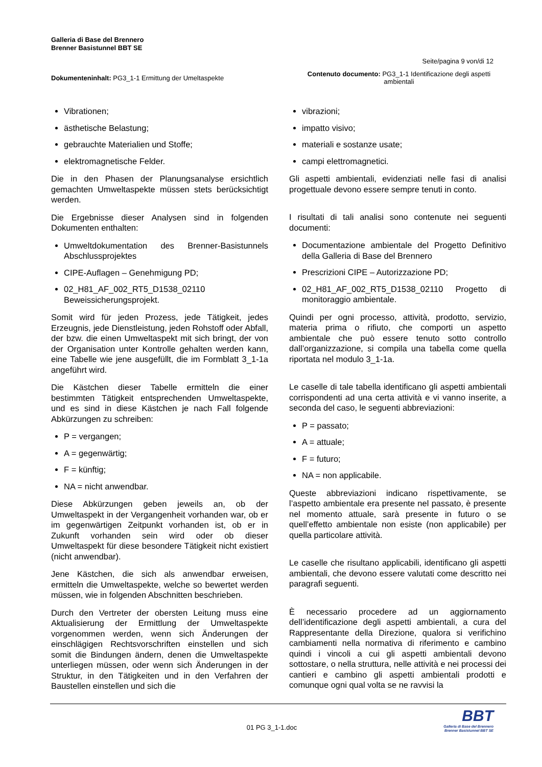Galleria di Base del Brennero
Brenner Basistunnel BBT SE
Seite/pagina 9 von/di 12
Dokumenteninhalt: PG3_1-1 Ermittung der Umeltaspekte
Contenuto documento: PG3_1-1 Identificazione degli aspetti ambientali
Vibrationen;
ästhetische Belastung;
gebrauchte Materialien und Stoffe;
elektromagnetische Felder.
Die in den Phasen der Planungsanalyse ersichtlich gemachten Umweltaspekte müssen stets berücksichtigt werden.
Die Ergebnisse dieser Analysen sind in folgenden Dokumenten enthalten:
Umweltdokumentation des Brenner-Basistunnels Abschlussprojektes
CIPE-Auflagen – Genehmigung PD;
02_H81_AF_002_RT5_D1538_02110 Beweissicherungsprojekt.
Somit wird für jeden Prozess, jede Tätigkeit, jedes Erzeugnis, jede Dienstleistung, jeden Rohstoff oder Abfall, der bzw. die einen Umweltaspekt mit sich bringt, der von der Organisation unter Kontrolle gehalten werden kann, eine Tabelle wie jene ausgefüllt, die im Formblatt 3_1-1a angeführt wird.
Die Kästchen dieser Tabelle ermitteln die einer bestimmten Tätigkeit entsprechenden Umweltaspekte, und es sind in diese Kästchen je nach Fall folgende Abkürzungen zu schreiben:
P = vergangen;
A = gegenwärtig;
F = künftig;
NA = nicht anwendbar.
Diese Abkürzungen geben jeweils an, ob der Umweltaspekt in der Vergangenheit vorhanden war, ob er im gegenwärtigen Zeitpunkt vorhanden ist, ob er in Zukunft vorhanden sein wird oder ob dieser Umweltaspekt für diese besondere Tätigkeit nicht existiert (nicht anwendbar).
Jene Kästchen, die sich als anwendbar erweisen, ermitteln die Umweltaspekte, welche so bewertet werden müssen, wie in folgenden Abschnitten beschrieben.
Durch den Vertreter der obersten Leitung muss eine Aktualisierung der Ermittlung der Umweltaspekte vorgenommen werden, wenn sich Änderungen der einschlägigen Rechtsvorschriften einstellen und sich somit die Bindungen ändern, denen die Umweltaspekte unterliegen müssen, oder wenn sich Änderungen in der Struktur, in den Tätigkeiten und in den Verfahren der Baustellen einstellen und sich die
vibrazioni;
impatto visivo;
materiali e sostanze usate;
campi elettromagnetici.
Gli aspetti ambientali, evidenziati nelle fasi di analisi progettuale devono essere sempre tenuti in conto.
I risultati di tali analisi sono contenute nei seguenti documenti:
Documentazione ambientale del Progetto Definitivo della Galleria di Base del Brennero
Prescrizioni CIPE – Autorizzazione PD;
02_H81_AF_002_RT5_D1538_02110 Progetto di monitoraggio ambientale.
Quindi per ogni processo, attività, prodotto, servizio, materia prima o rifiuto, che comporti un aspetto ambientale che può essere tenuto sotto controllo dall’organizzazione, si compila una tabella come quella riportata nel modulo 3_1-1a.
Le caselle di tale tabella identificano gli aspetti ambientali corrispondenti ad una certa attività e vi vanno inserite, a seconda del caso, le seguenti abbreviazioni:
P = passato;
A = attuale;
F = futuro;
NA = non applicabile.
Queste abbreviazioni indicano rispettivamente, se l’aspetto ambientale era presente nel passato, è presente nel momento attuale, sarà presente in futuro o se quell’effetto ambientale non esiste (non applicabile) per quella particolare attività.
Le caselle che risultano applicabili, identificano gli aspetti ambientali, che devono essere valutati come descritto nei paragrafi seguenti.
È necessario procedere ad un aggiornamento dell’identificazione degli aspetti ambientali, a cura del Rappresentante della Direzione, qualora si verifichino cambiamenti nella normativa di riferimento e cambino quindi i vincoli a cui gli aspetti ambientali devono sottostare, o nella struttura, nelle attività e nei processi dei cantieri e cambino gli aspetti ambientali prodotti e comunque ogni qual volta se ne ravvisi la
01 PG 3_1-1.doc
BBT
Galleria di Base del Brennero
Brenner Basistunnel BBT SE